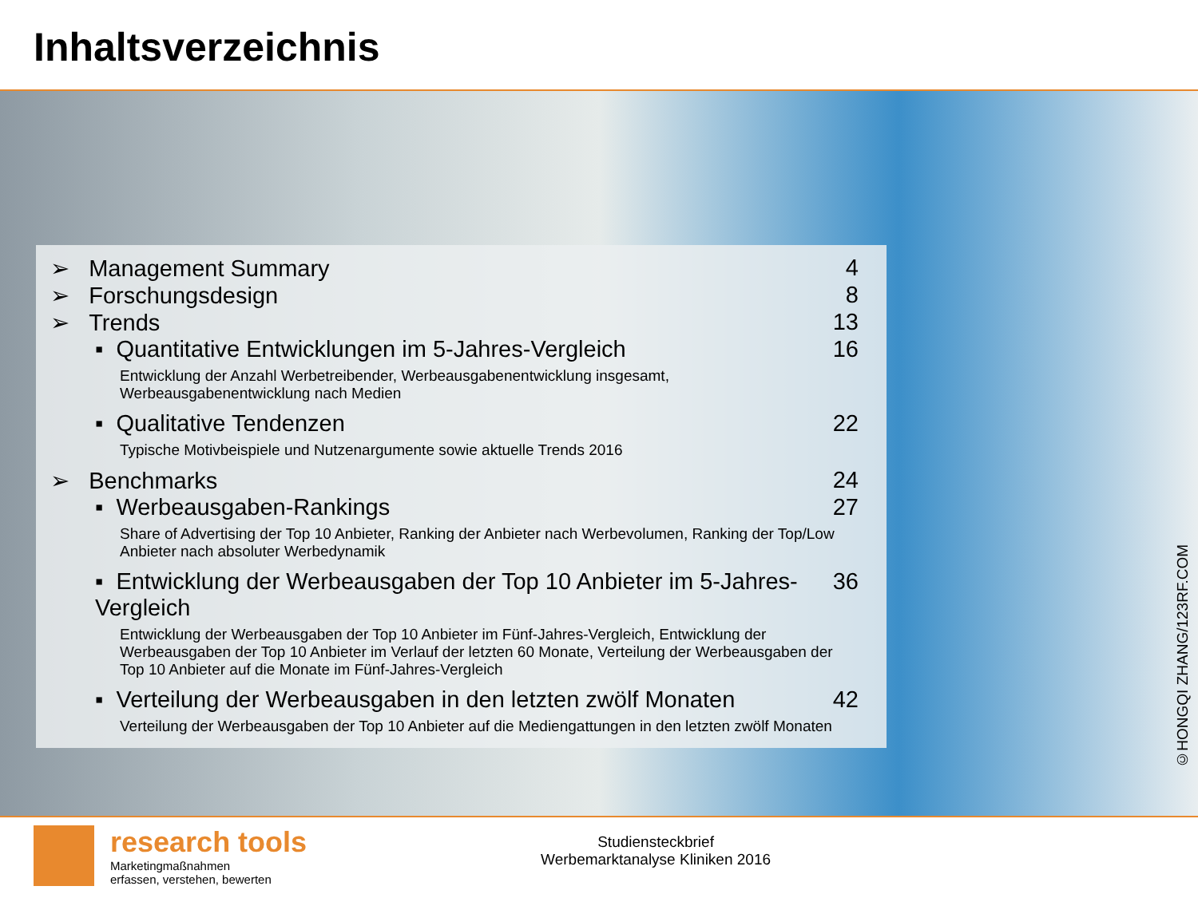Inhaltsverzeichnis
➢ Management Summary 4
➢ Forschungsdesign 8
➢ Trends 13
▪ Quantitative Entwicklungen im 5-Jahres-Vergleich 16
Entwicklung der Anzahl Werbetreibender, Werbeausgabenentwicklung insgesamt, Werbeausgabenentwicklung nach Medien
▪ Qualitative Tendenzen 22
Typische Motivbeispiele und Nutzenargumente sowie aktuelle Trends 2016
➢ Benchmarks 24
▪ Werbeausgaben-Rankings 27
Share of Advertising der Top 10 Anbieter, Ranking der Anbieter nach Werbevolumen, Ranking der Top/Low Anbieter nach absoluter Werbedynamik
▪ Entwicklung der Werbeausgaben der Top 10 Anbieter im 5-Jahres-Vergleich 36
Entwicklung der Werbeausgaben der Top 10 Anbieter im Fünf-Jahres-Vergleich, Entwicklung der Werbeausgaben der Top 10 Anbieter im Verlauf der letzten 60 Monate, Verteilung der Werbeausgaben der Top 10 Anbieter auf die Monate im Fünf-Jahres-Vergleich
▪ Verteilung der Werbeausgaben in den letzten zwölf Monaten 42
Verteilung der Werbeausgaben der Top 10 Anbieter auf die Mediengattungen in den letzten zwölf Monaten
©HONGQI ZHANG/123RF.COM
research tools
Marketingmaßnahmen
erfassen, verstehen, bewerten
Studiensteckbrief
Werbemarktanalyse Kliniken 2016